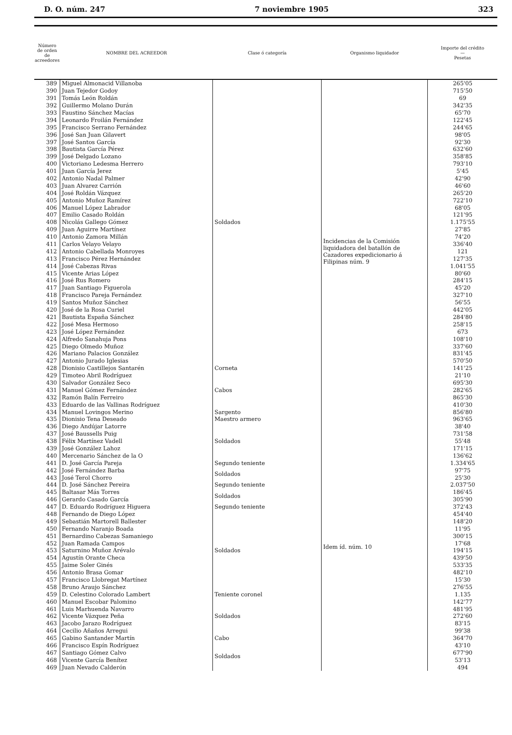D. O. núm. 247 7 noviembre 1905 323
| Número de orden de acreedores | NOMBRE DEL ACREEDOR | Clase ó categoría | Organismo liquidador | Importe del crédito — Pesetas |
| --- | --- | --- | --- | --- |
| 389 | Miguel Almonacid Villanoba | Soldados | Incidencias de la Comisión liquidadora del batallón de Cazadores expedicionario á Filipinas núm. 9 | 265'05 |
| 390 | Juan Tejedor Godoy | | | 715'50 |
| 391 | Tomás León Roldán | | | 69 |
| 392 | Guillermo Molano Durán | | | 342'35 |
| 393 | Faustino Sánchez Macías | | | 65'70 |
| 394 | Leonardo Froilán Fernández | | | 122'45 |
| 395 | Francisco Serrano Fernández | | | 244'65 |
| 396 | José San Juan Gilavert | | | 98'05 |
| 397 | José Santos García | | | 92'30 |
| 398 | Bautista García Pérez | | | 632'60 |
| 399 | José Delgado Lozano | | | 358'85 |
| 400 | Victoriano Ledesma Herrero | | | 793'10 |
| 401 | Juan García Jerez | | | 5'45 |
| 402 | Antonio Nadal Palmer | | | 42'90 |
| 403 | Juan Alvarez Carrión | | | 46'60 |
| 404 | José Roldán Vázquez | | | 265'20 |
| 405 | Antonio Muñoz Ramírez | | | 722'10 |
| 406 | Manuel López Labrador | | | 68'05 |
| 407 | Emilio Casado Roldán | | | 121'95 |
| 408 | Nicolás Gallego Gómez | | | 1.175'55 |
| 409 | Juan Aguirre Martínez | | | 27'85 |
| 410 | Antonio Zamora Millán | | | 74'20 |
| 411 | Carlos Velayo Velayo | | | 336'40 |
| 412 | Antonio Cabellada Monroyes | | | 121 |
| 413 | Francisco Pérez Hernández | | | 127'35 |
| 414 | José Cabezas Rivas | | | 1.041'55 |
| 415 | Vicente Arias López | | | 80'60 |
| 416 | José Rus Romero | | | 284'15 |
| 417 | Juan Santiago Figuerola | | | 45'20 |
| 418 | Francisco Pareja Fernández | | | 327'10 |
| 419 | Santos Muñoz Sánchez | | | 56'55 |
| 420 | José de la Rosa Curiel | | | 442'05 |
| 421 | Bautista España Sánchez | | | 284'80 |
| 422 | José Mesa Hermoso | | | 258'15 |
| 423 | José López Fernández | | | 673 |
| 424 | Alfredo Sanahuja Pons | | | 108'10 |
| 425 | Diego Olmedo Muñoz | | | 337'60 |
| 426 | Mariano Palacios González | | | 831'45 |
| 427 | Antonio Jurado Iglesias | | | 570'50 |
| 428 | Dionisio Castillejos Santarén | Corneta | | 141'25 |
| 429 | Timoteo Abril Rodríguez | Cabos | | 21'10 |
| 430 | Salvador González Seco | | | 695'30 |
| 431 | Manuel Gómez Fernández | | | 282'65 |
| 432 | Ramón Balín Ferreiro | | | 865'30 |
| 433 | Eduardo de las Vallinas Rodríguez | | | 410'30 |
| 434 | Manuel Lovingos Merino | Sargento | | 856'80 |
| 435 | Dionisio Tena Deseado | Maestro armero | | 963'65 |
| 436 | Diego Andújar Latorre | Soldados | Idem íd. núm. 10 | 38'40 |
| 437 | José Baussells Puig | | | 731'58 |
| 438 | Félix Martínez Vadell | | | 55'48 |
| 439 | José González Lahoz | | | 171'15 |
| 440 | Mercenario Sánchez de la O | | | 136'62 |
| 441 | D. José García Pareja | Segundo teniente | | 1.334'65 |
| 442 | José Fernández Barba | Soldados | | 97'75 |
| 443 | José Terol Chorro | | | 25'30 |
| 444 | D. José Sánchez Pereira | Segundo teniente | | 2.037'50 |
| 445 | Baltasar Más Torres | Soldados | | 186'45 |
| 446 | Gerardo Casado García | | | 305'90 |
| 447 | D. Eduardo Rodríguez Higuera | Segundo teniente | | 372'43 |
| 448 | Fernando de Diego López | Soldados | | 454'40 |
| 449 | Sebastián Martorell Ballester | | | 148'20 |
| 450 | Fernando Naranjo Boada | | | 11'95 |
| 451 | Bernardino Cabezas Samaniego | | | 300'15 |
| 452 | Juan Ramada Campos | | | 17'68 |
| 453 | Saturnino Muñoz Arévalo | | | 194'15 |
| 454 | Agustín Orante Checa | | | 439'50 |
| 455 | Jaime Soler Ginés | | | 533'35 |
| 456 | Antonio Brasa Gomar | | | 482'10 |
| 457 | Francisco Llobregat Martínez | | | 15'30 |
| 458 | Bruno Araujo Sánchez | | | 276'55 |
| 459 | D. Celestino Colorado Lambert | Teniente coronel | | 1.135 |
| 460 | Manuel Escobar Palomino | Soldados | | 142'77 |
| 461 | Luis Marhuenda Navarro | | | 481'95 |
| 462 | Vicente Vázquez Peña | | | 272'60 |
| 463 | Jacobo Jarazo Rodríguez | | | 83'15 |
| 464 | Cecilio Añaños Arregui | | | 99'38 |
| 465 | Gabino Santander Martín | Cabo | | 364'70 |
| 466 | Francisco Espín Rodríguez | Soldados | | 43'10 |
| 467 | Santiago Gómez Calvo | | | 677'90 |
| 468 | Vicente García Benítez | | | 53'13 |
| 469 | Juan Nevado Calderón | | | 494 |